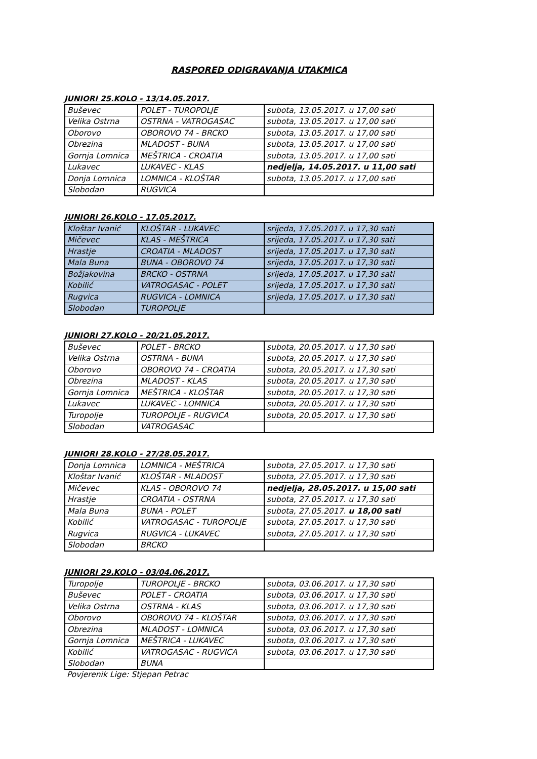RASPORED ODIGRAVANJA UTAKMICA
JUNIORI 25.KOLO - 13/14.05.2017.
| Buševec | POLET - TUROPOLJE | subota, 13.05.2017. u 17,00 sati |
| Velika Ostrna | OSTRNA - VATROGASAC | subota, 13.05.2017. u 17,00 sati |
| Oborovo | OBOROVO 74 - BRCKO | subota, 13.05.2017. u 17,00 sati |
| Obrezina | MLADOST - BUNA | subota, 13.05.2017. u 17,00 sati |
| Gornja Lomnica | MEŠTRICA - CROATIA | subota, 13.05.2017. u 17,00 sati |
| Lukavec | LUKAVEC - KLAS | nedjelja, 14.05.2017. u 11,00 sati |
| Donja Lomnica | LOMNICA - KLOŠTAR | subota, 13.05.2017. u 17,00 sati |
| Slobodan | RUGVICA | |
JUNIORI 26.KOLO - 17.05.2017.
| Kloštar Ivanić | KLOŠTAR - LUKAVEC | srijeda, 17.05.2017. u 17,30 sati |
| Mičevec | KLAS - MEŠTRICA | srijeda, 17.05.2017. u 17,30 sati |
| Hrastje | CROATIA - MLADOST | srijeda, 17.05.2017. u 17,30 sati |
| Mala Buna | BUNA - OBOROVO 74 | srijeda, 17.05.2017. u 17,30 sati |
| Božjakovina | BRCKO - OSTRNA | srijeda, 17.05.2017. u 17,30 sati |
| Kobilić | VATROGASAC - POLET | srijeda, 17.05.2017. u 17,30 sati |
| Rugvica | RUGVICA - LOMNICA | srijeda, 17.05.2017. u 17,30 sati |
| Slobodan | TUROPOLJE | |
JUNIORI 27.KOLO - 20/21.05.2017.
| Buševec | POLET - BRCKO | subota, 20.05.2017. u 17,30 sati |
| Velika Ostrna | OSTRNA - BUNA | subota, 20.05.2017. u 17,30 sati |
| Oborovo | OBOROVO 74 - CROATIA | subota, 20.05.2017. u 17,30 sati |
| Obrezina | MLADOST - KLAS | subota, 20.05.2017. u 17,30 sati |
| Gornja Lomnica | MEŠTRICA - KLOŠTAR | subota, 20.05.2017. u 17,30 sati |
| Lukavec | LUKAVEC - LOMNICA | subota, 20.05.2017. u 17,30 sati |
| Turopolje | TUROPOLJE - RUGVICA | subota, 20.05.2017. u 17,30 sati |
| Slobodan | VATROGASAC | |
JUNIORI 28.KOLO - 27/28.05.2017.
| Donja Lomnica | LOMNICA - MEŠTRICA | subota, 27.05.2017. u 17,30 sati |
| Kloštar Ivanić | KLOŠTAR - MLADOST | subota, 27.05.2017. u 17,30 sati |
| Mičevec | KLAS - OBOROVO 74 | nedjelja, 28.05.2017. u 15,00 sati |
| Hrastje | CROATIA - OSTRNA | subota, 27.05.2017. u 17,30 sati |
| Mala Buna | BUNA - POLET | subota, 27.05.2017. u 18,00 sati |
| Kobilić | VATROGASAC - TUROPOLJE | subota, 27.05.2017. u 17,30 sati |
| Rugvica | RUGVICA - LUKAVEC | subota, 27.05.2017. u 17,30 sati |
| Slobodan | BRCKO | |
JUNIORI 29.KOLO - 03/04.06.2017.
| Turopolje | TUROPOLJE - BRCKO | subota, 03.06.2017. u 17,30 sati |
| Buševec | POLET - CROATIA | subota, 03.06.2017. u 17,30 sati |
| Velika Ostrna | OSTRNA - KLAS | subota, 03.06.2017. u 17,30 sati |
| Oborovo | OBOROVO 74 - KLOŠTAR | subota, 03.06.2017. u 17,30 sati |
| Obrezina | MLADOST - LOMNICA | subota, 03.06.2017. u 17,30 sati |
| Gornja Lomnica | MEŠTRICA - LUKAVEC | subota, 03.06.2017. u 17,30 sati |
| Kobilić | VATROGASAC - RUGVICA | subota, 03.06.2017. u 17,30 sati |
| Slobodan | BUNA | |
Povjerenik Lige: Stjepan Petrac